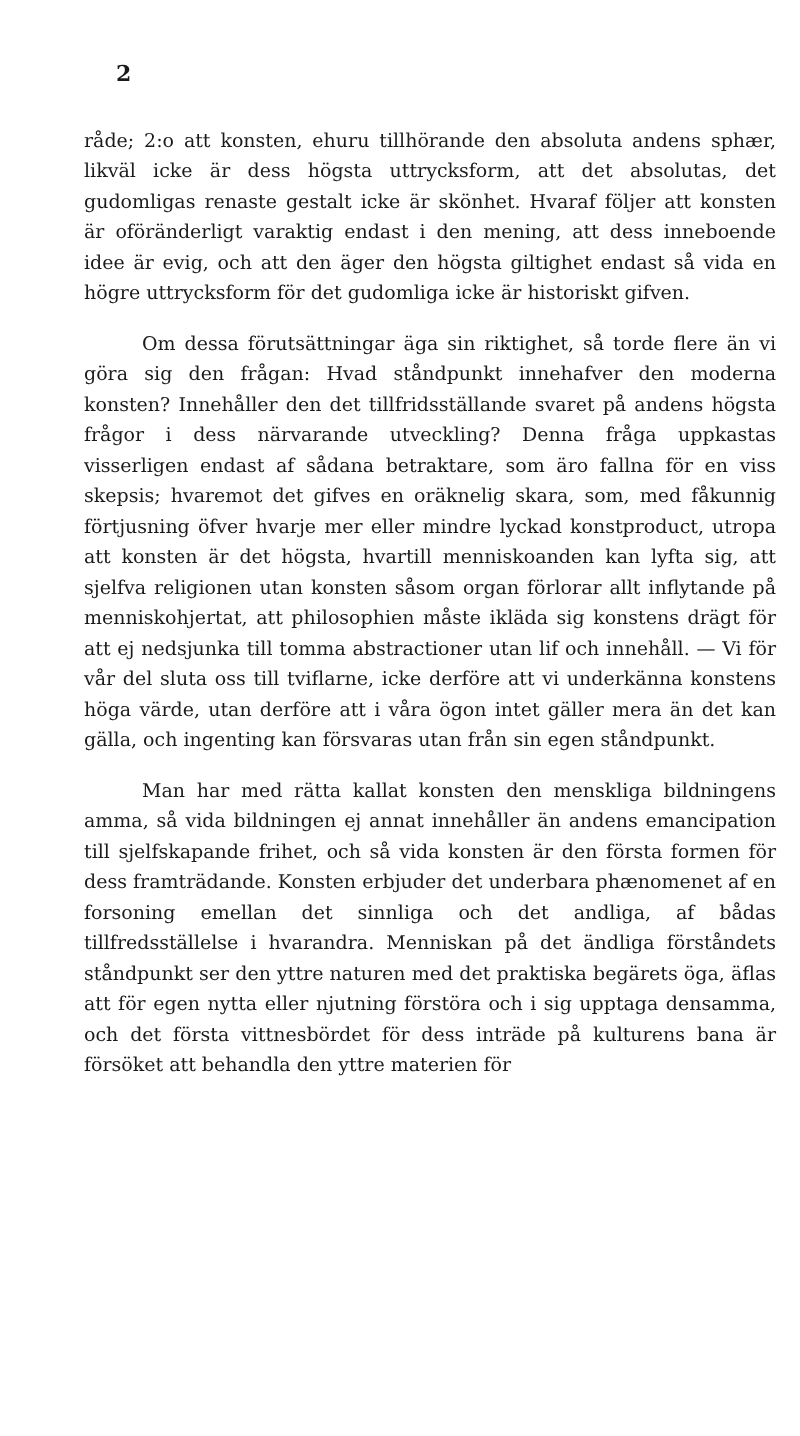2
råde; 2:o att konsten, ehuru tillhörande den absoluta andens sphær, likväl icke är dess högsta uttrycksform, att det absolutas, det gudomligas renaste gestalt icke är skönhet. Hvaraf följer att konsten är oföränderligt varaktig endast i den mening, att dess inneboende idee är evig, och att den äger den högsta giltighet endast så vida en högre uttrycksform för det gudomliga icke är historiskt gifven.
Om dessa förutsättningar äga sin riktighet, så torde flere än vi göra sig den frågan: Hvad ståndpunkt innehafver den moderna konsten? Innehåller den det tillfridsställande svaret på andens högsta frågor i dess närvarande utveckling? Denna fråga uppkastas visserligen endast af sådana betraktare, som äro fallna för en viss skepsis; hvaremot det gifves en oräknelig skara, som, med fåkunnig förtjusning öfver hvarje mer eller mindre lyckad konstproduct, utropa att konsten är det högsta, hvartill menniskoanden kan lyfta sig, att sjelfva religionen utan konsten såsom organ förlorar allt inflytande på menniskohjertat, att philosophien måste ikläda sig konstens drägt för att ej nedsjunka till tomma abstractioner utan lif och innehåll. — Vi för vår del sluta oss till tviflarne, icke derföre att vi underkänna konstens höga värde, utan derföre att i våra ögon intet gäller mera än det kan gälla, och ingenting kan försvaras utan från sin egen ståndpunkt.
Man har med rätta kallat konsten den menskliga bildningens amma, så vida bildningen ej annat innehåller än andens emancipation till sjelfskapande frihet, och så vida konsten är den första formen för dess framträdande. Konsten erbjuder det underbara phænomenet af en forsoning emellan det sinnliga och det andliga, af bådas tillfredsställelse i hvarandra. Menniskan på det ändliga förståndets ståndpunkt ser den yttre naturen med det praktiska begärets öga, äflas att för egen nytta eller njutning förstöra och i sig upptaga densamma, och det första vittnesbördet för dess inträde på kulturens bana är försöket att behandla den yttre materien för